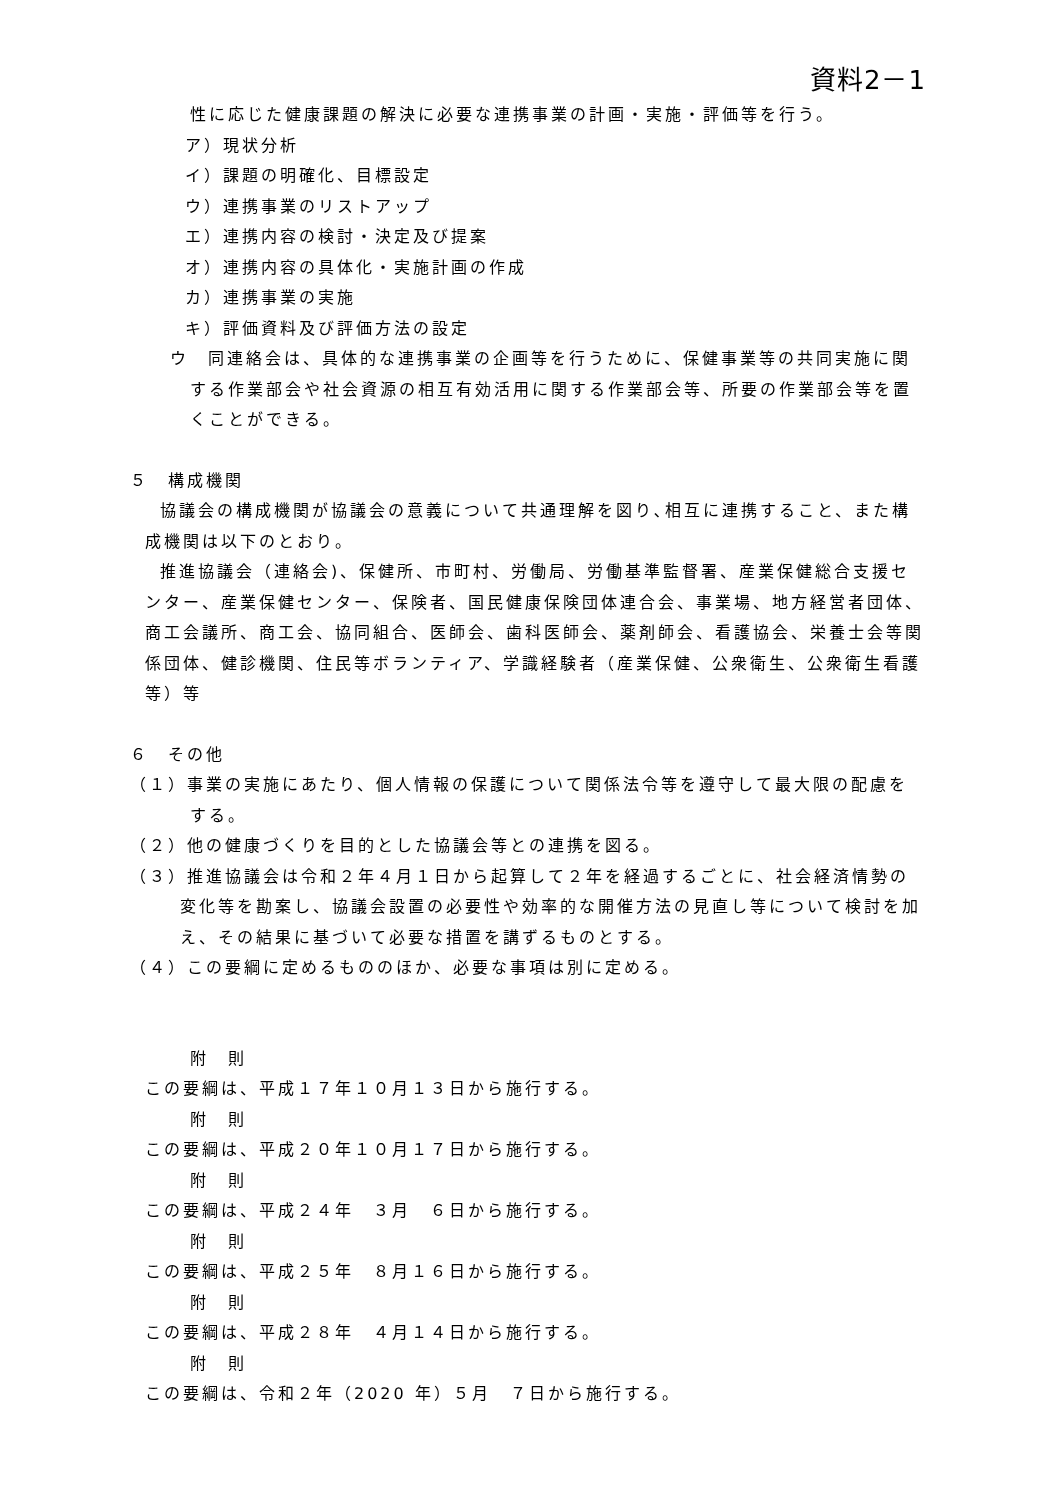資料2－1
性に応じた健康課題の解決に必要な連携事業の計画・実施・評価等を行う。
ア）現状分析
イ）課題の明確化、目標設定
ウ）連携事業のリストアップ
エ）連携内容の検討・決定及び提案
オ）連携内容の具体化・実施計画の作成
カ）連携事業の実施
キ）評価資料及び評価方法の設定
ウ　同連絡会は、具体的な連携事業の企画等を行うために、保健事業等の共同実施に関する作業部会や社会資源の相互有効活用に関する作業部会等、所要の作業部会等を置くことができる。
５　構成機関
協議会の構成機関が協議会の意義について共通理解を図り､相互に連携すること、また構成機関は以下のとおり。
推進協議会（連絡会)、保健所、市町村、労働局、労働基準監督署、産業保健総合支援センター、産業保健センター、保険者、国民健康保険団体連合会、事業場、地方経営者団体、商工会議所、商工会、協同組合、医師会、歯科医師会、薬剤師会、看護協会、栄養士会等関係団体、健診機関、住民等ボランティア、学識経験者（産業保健、公衆衛生、公衆衛生看護等）等
６　その他
（１）事業の実施にあたり、個人情報の保護について関係法令等を遵守して最大限の配慮をする。
（２）他の健康づくりを目的とした協議会等との連携を図る。
（３）推進協議会は令和２年４月１日から起算して２年を経過するごとに、社会経済情勢の変化等を勘案し、協議会設置の必要性や効率的な開催方法の見直し等について検討を加え、その結果に基づいて必要な措置を講ずるものとする。
（４）この要綱に定めるもののほか、必要な事項は別に定める。
附　則
この要綱は、平成１７年１０月１３日から施行する。
附　則
この要綱は、平成２０年１０月１７日から施行する。
附　則
この要綱は、平成２４年　３月　６日から施行する。
附　則
この要綱は、平成２５年　８月１６日から施行する。
附　則
この要綱は、平成２８年　４月１４日から施行する。
附　則
この要綱は、令和２年（2020 年）５月　７日から施行する。